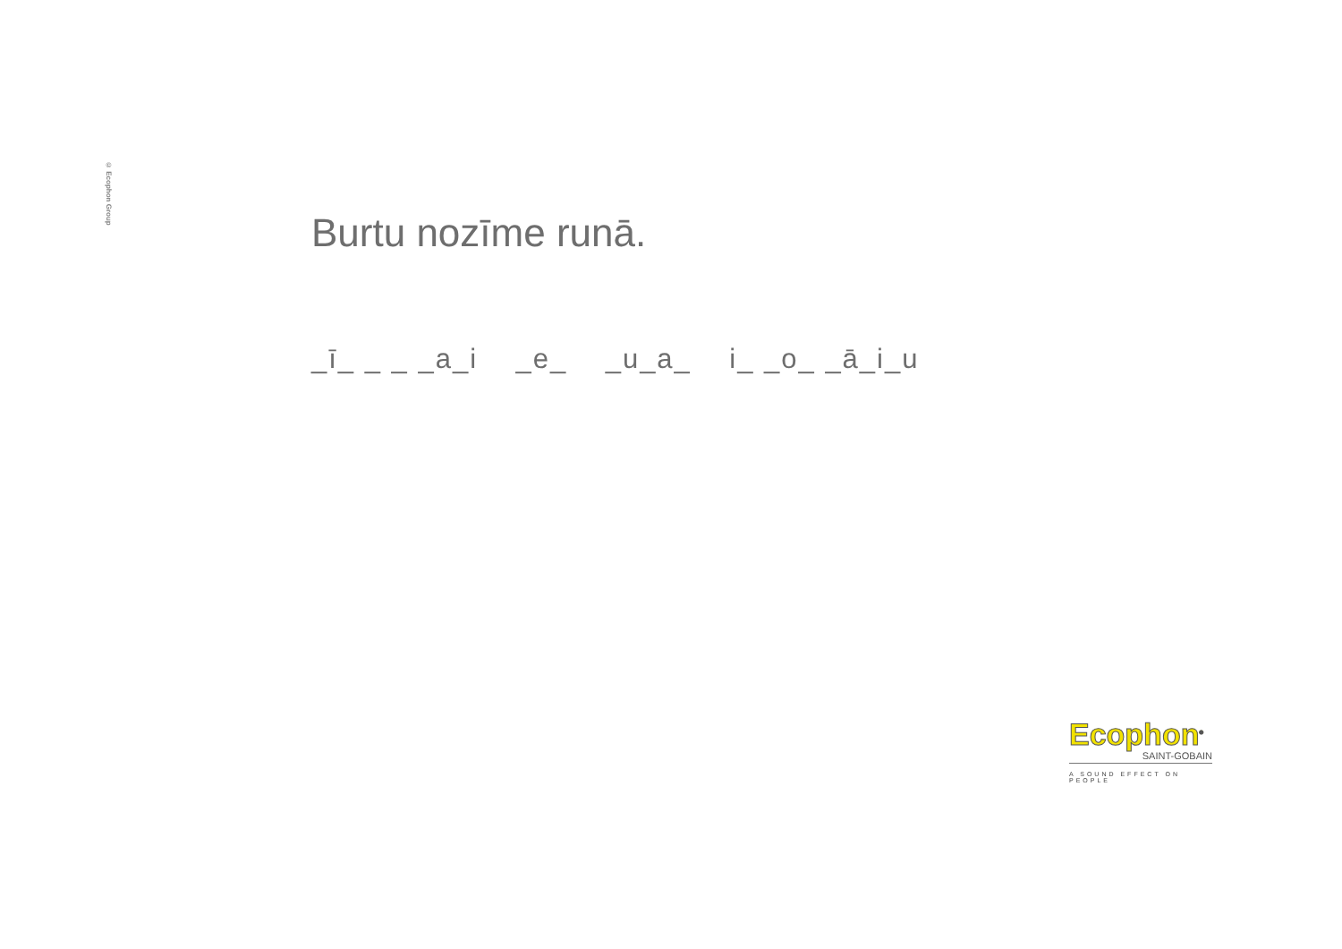© Ecophon Group
Burtu nozīme runā.
_ī_ _ _ _a_i _e_ _u_a_ i_ _o_ _ā_i_u
Ecophon<sup>®</sup>
SAINT-GOBAIN
A SOUND EFFECT ON PEOPLE